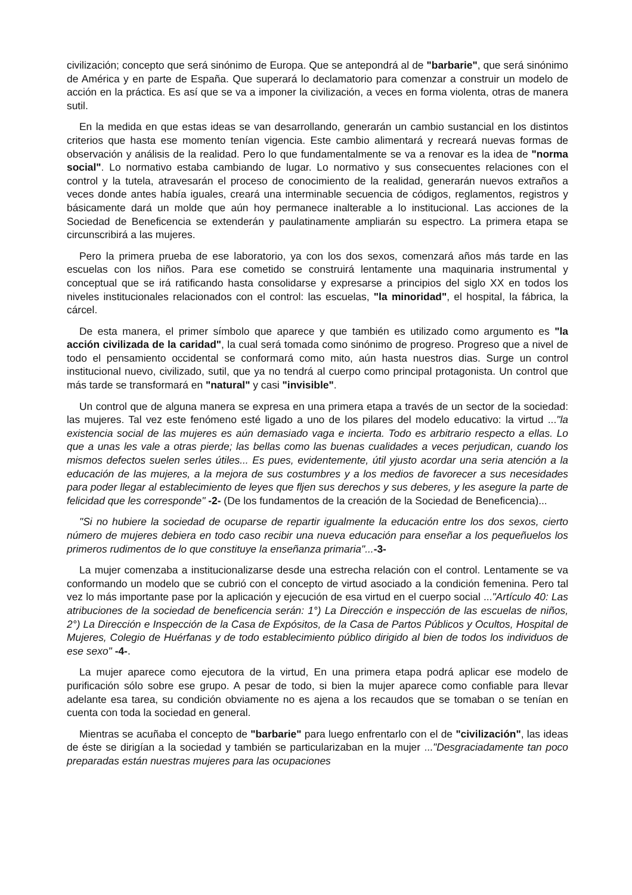civilización; concepto que será sinónimo de Europa. Que se antepondrá al de "barbarie", que será sinónimo de América y en parte de España. Que superará lo declamatorio para comenzar a construir un modelo de acción en la práctica. Es así que se va a imponer la civilización, a veces en forma violenta, otras de manera sutil.
En la medida en que estas ideas se van desarrollando, generarán un cambio sustancial en los distintos criterios que hasta ese momento tenían vigencia. Este cambio alimentará y recreará nuevas formas de observación y análisis de la realidad. Pero lo que fundamentalmente se va a renovar es la idea de "norma social". Lo normativo estaba cambiando de lugar. Lo normativo y sus consecuentes relaciones con el control y la tutela, atravesarán el proceso de conocimiento de la realidad, generarán nuevos extraños a veces donde antes había iguales, creará una interminable secuencia de códigos, reglamentos, registros y básicamente dará un molde que aún hoy permanece inalterable a lo institucional. Las acciones de la Sociedad de Beneficencia se extenderán y paulatinamente ampliarán su espectro. La primera etapa se circunscribirá a las mujeres.
Pero la primera prueba de ese laboratorio, ya con los dos sexos, comenzará años más tarde en las escuelas con los niños. Para ese cometido se construirá lentamente una maquinaria instrumental y conceptual que se irá ratificando hasta consolidarse y expresarse a principios del siglo XX en todos los niveles institucionales relacionados con el control: las escuelas, "la minoridad", el hospital, la fábrica, la cárcel.
De esta manera, el primer símbolo que aparece y que también es utilizado como argumento es "la acción civilizada de la caridad", la cual será tomada como sinónimo de progreso. Progreso que a nivel de todo el pensamiento occidental se conformará como mito, aún hasta nuestros dias. Surge un control institucional nuevo, civilizado, sutil, que ya no tendrá al cuerpo como principal protagonista. Un control que más tarde se transformará en "natural" y casi "invisible".
Un control que de alguna manera se expresa en una primera etapa a través de un sector de la sociedad: las mujeres. Tal vez este fenómeno esté ligado a uno de los pilares del modelo educativo: la virtud ..."la existencia social de las mujeres es aún demasiado vaga e incierta. Todo es arbitrario respecto a ellas. Lo que a unas les vale a otras pierde; las bellas como las buenas cualidades a veces perjudican, cuando los mismos defectos suelen serles útiles... Es pues, evidentemente, útil yjusto acordar una seria atención a la educación de las mujeres, a la mejora de sus costumbres y a los medios de favorecer a sus necesidades para poder llegar al establecimiento de leyes que fljen sus derechos y sus deberes, y les asegure la parte de felicidad que les corresponde" -2- (De los fundamentos de la creación de la Sociedad de Beneficencia)...
"Si no hubiere la sociedad de ocuparse de repartir igualmente la educación entre los dos sexos, cierto número de mujeres debiera en todo caso recibir una nueva educación para enseñar a los pequeñuelos los primeros rudimentos de lo que constituye la enseñanza primaria"...-3-
La mujer comenzaba a institucionalizarse desde una estrecha relación con el control. Lentamente se va conformando un modelo que se cubrió con el concepto de virtud asociado a la condición femenina. Pero tal vez lo más importante pase por la aplicación y ejecución de esa virtud en el cuerpo social ..."Artículo 40: Las atribuciones de la sociedad de beneficencia serán: 1°) La Dirección e inspección de las escuelas de niños, 2°) La Dirección e Inspección de la Casa de Expósitos, de la Casa de Partos Públicos y Ocultos, Hospital de Mujeres, Colegio de Huérfanas y de todo establecimiento público dirigido al bien de todos los individuos de ese sexo" -4-.
La mujer aparece como ejecutora de la virtud, En una primera etapa podrá aplicar ese modelo de purificación sólo sobre ese grupo. A pesar de todo, si bien la mujer aparece como confiable para llevar adelante esa tarea, su condición obviamente no es ajena a los recaudos que se tomaban o se tenían en cuenta con toda la sociedad en general.
Mientras se acuñaba el concepto de "barbarie" para luego enfrentarlo con el de "civilización", las ideas de éste se dirigían a la sociedad y también se particularizaban en la mujer ..."Desgraciadamente tan poco preparadas están nuestras mujeres para las ocupaciones